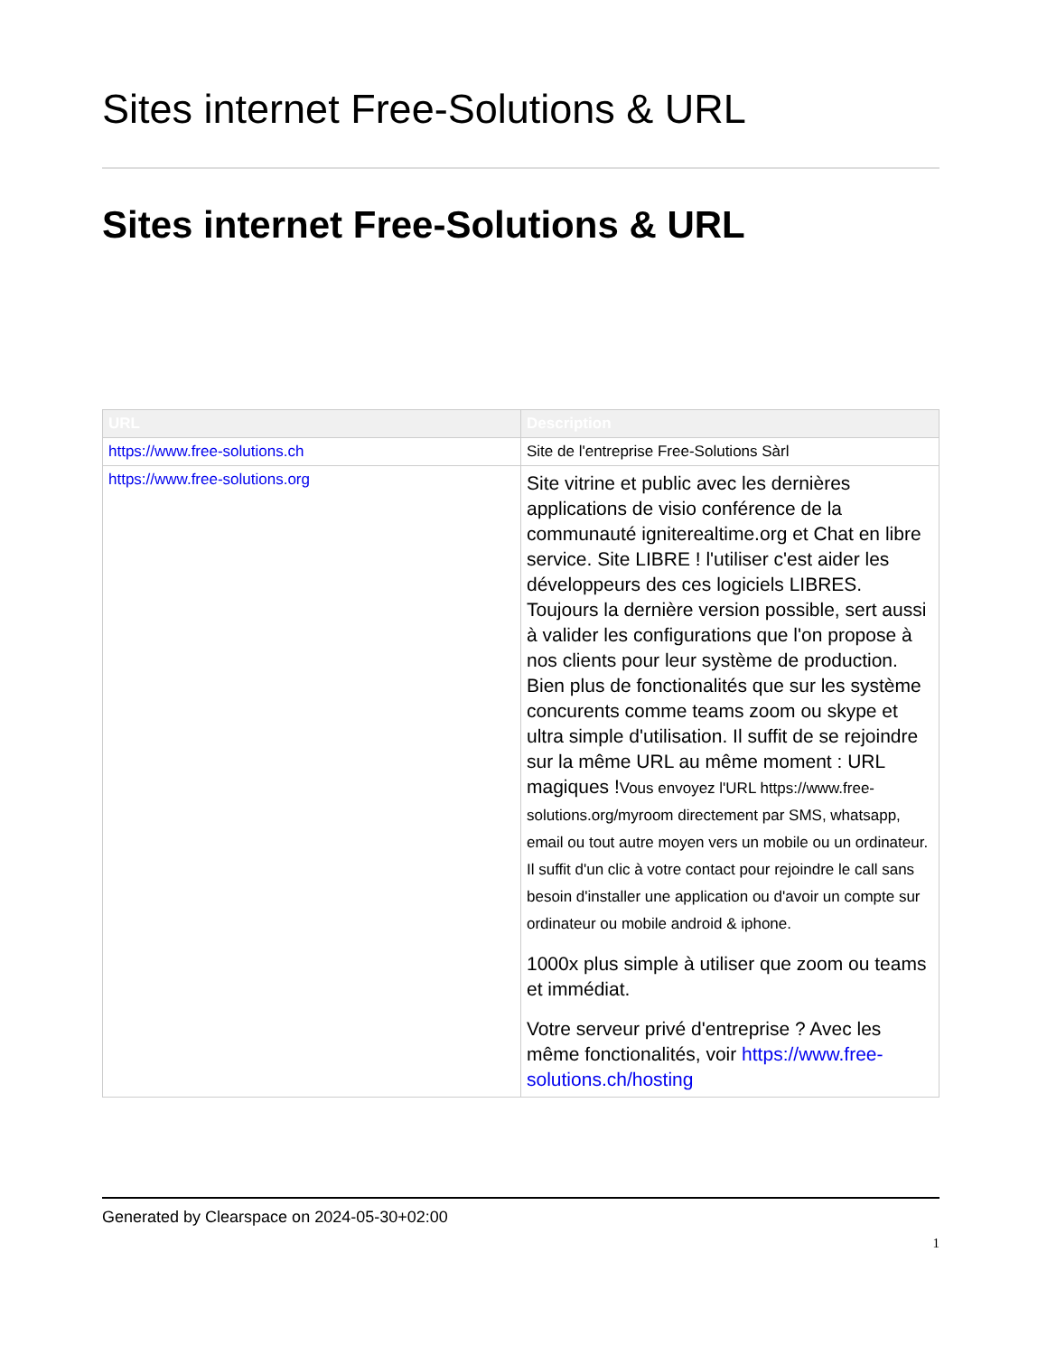Sites internet Free-Solutions & URL
Sites internet Free-Solutions & URL
| URL | Description |
| --- | --- |
| https://www.free-solutions.ch | Site de l'entreprise Free-Solutions Sàrl |
| https://www.free-solutions.org | Site vitrine et public avec les dernières applications de visio conférence de la communauté igniterealtime.org et Chat en libre service. Site LIBRE ! l'utiliser c'est aider les développeurs des ces logiciels LIBRES. Toujours la dernière version possible, sert aussi à valider les configurations que l'on propose à nos clients pour leur système de production. Bien plus de fonctionalités que sur les système concurents comme teams zoom ou skype et ultra simple d'utilisation. Il suffit de se rejoindre sur la même URL au même moment : URL magiques ! Vous envoyez l'URL https://www.free-solutions.org/myroom directement par SMS, whatsapp, email ou tout autre moyen vers un mobile ou un ordinateur. Il suffit d'un clic à votre contact pour rejoindre le call sans besoin d'installer une application ou d'avoir un compte sur ordinateur ou mobile android & iphone. 1000x plus simple à utiliser que zoom ou teams et immédiat. Votre serveur privé d'entreprise ? Avec les même fonctionalités, voir https://www.free-solutions.ch/hosting |
Generated by Clearspace on 2024-05-30+02:00
1